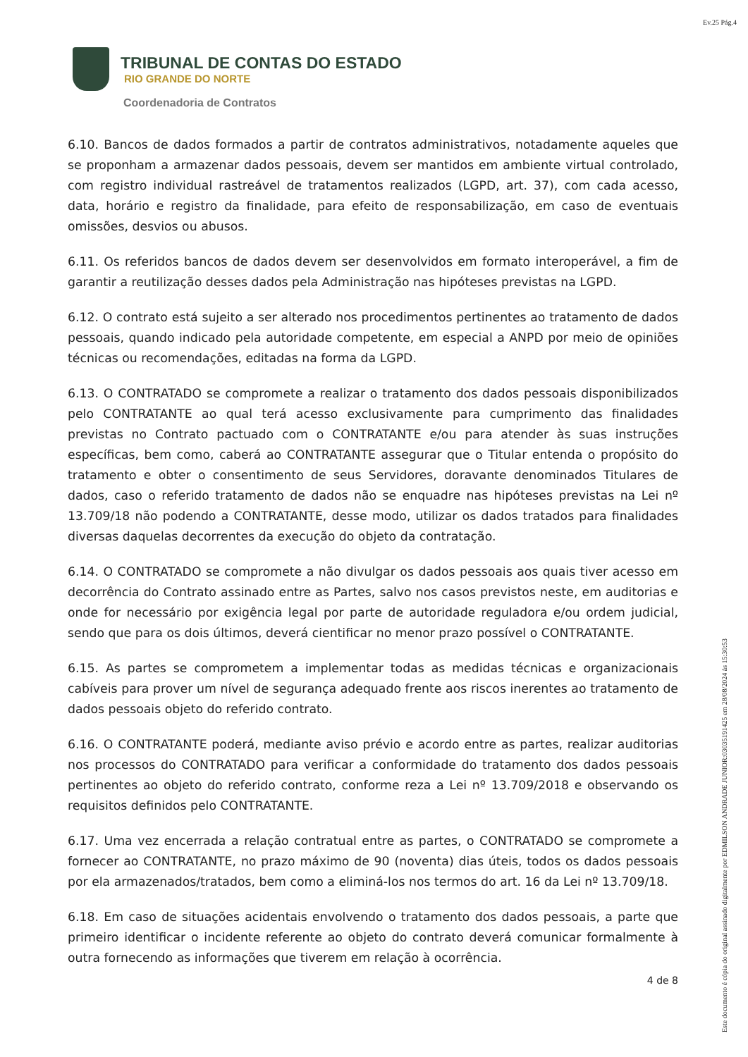Ev.25 Pág.4
TRIBUNAL DE CONTAS DO ESTADO
RIO GRANDE DO NORTE
Coordenadoria de Contratos
6.10. Bancos de dados formados a partir de contratos administrativos, notadamente aqueles que se proponham a armazenar dados pessoais, devem ser mantidos em ambiente virtual controlado, com registro individual rastreável de tratamentos realizados (LGPD, art. 37), com cada acesso, data, horário e registro da finalidade, para efeito de responsabilização, em caso de eventuais omissões, desvios ou abusos.
6.11. Os referidos bancos de dados devem ser desenvolvidos em formato interoperável, a fim de garantir a reutilização desses dados pela Administração nas hipóteses previstas na LGPD.
6.12. O contrato está sujeito a ser alterado nos procedimentos pertinentes ao tratamento de dados pessoais, quando indicado pela autoridade competente, em especial a ANPD por meio de opiniões técnicas ou recomendações, editadas na forma da LGPD.
6.13. O CONTRATADO se compromete a realizar o tratamento dos dados pessoais disponibilizados pelo CONTRATANTE ao qual terá acesso exclusivamente para cumprimento das finalidades previstas no Contrato pactuado com o CONTRATANTE e/ou para atender às suas instruções específicas, bem como, caberá ao CONTRATANTE assegurar que o Titular entenda o propósito do tratamento e obter o consentimento de seus Servidores, doravante denominados Titulares de dados, caso o referido tratamento de dados não se enquadre nas hipóteses previstas na Lei nº 13.709/18 não podendo a CONTRATANTE, desse modo, utilizar os dados tratados para finalidades diversas daquelas decorrentes da execução do objeto da contratação.
6.14. O CONTRATADO se compromete a não divulgar os dados pessoais aos quais tiver acesso em decorrência do Contrato assinado entre as Partes, salvo nos casos previstos neste, em auditorias e onde for necessário por exigência legal por parte de autoridade reguladora e/ou ordem judicial, sendo que para os dois últimos, deverá cientificar no menor prazo possível o CONTRATANTE.
6.15. As partes se comprometem a implementar todas as medidas técnicas e organizacionais cabíveis para prover um nível de segurança adequado frente aos riscos inerentes ao tratamento de dados pessoais objeto do referido contrato.
6.16. O CONTRATANTE poderá, mediante aviso prévio e acordo entre as partes, realizar auditorias nos processos do CONTRATADO para verificar a conformidade do tratamento dos dados pessoais pertinentes ao objeto do referido contrato, conforme reza a Lei nº 13.709/2018 e observando os requisitos definidos pelo CONTRATANTE.
6.17. Uma vez encerrada a relação contratual entre as partes, o CONTRATADO se compromete a fornecer ao CONTRATANTE, no prazo máximo de 90 (noventa) dias úteis, todos os dados pessoais por ela armazenados/tratados, bem como a eliminá-los nos termos do art. 16 da Lei nº 13.709/18.
6.18. Em caso de situações acidentais envolvendo o tratamento dos dados pessoais, a parte que primeiro identificar o incidente referente ao objeto do contrato deverá comunicar formalmente à outra fornecendo as informações que tiverem em relação à ocorrência.
4 de 8
Este documento é cópia do original assinado digitalmente por EDMILSON ANDRADE JUNIOR:03035191425 em 28/08/2024 às 15:30:53